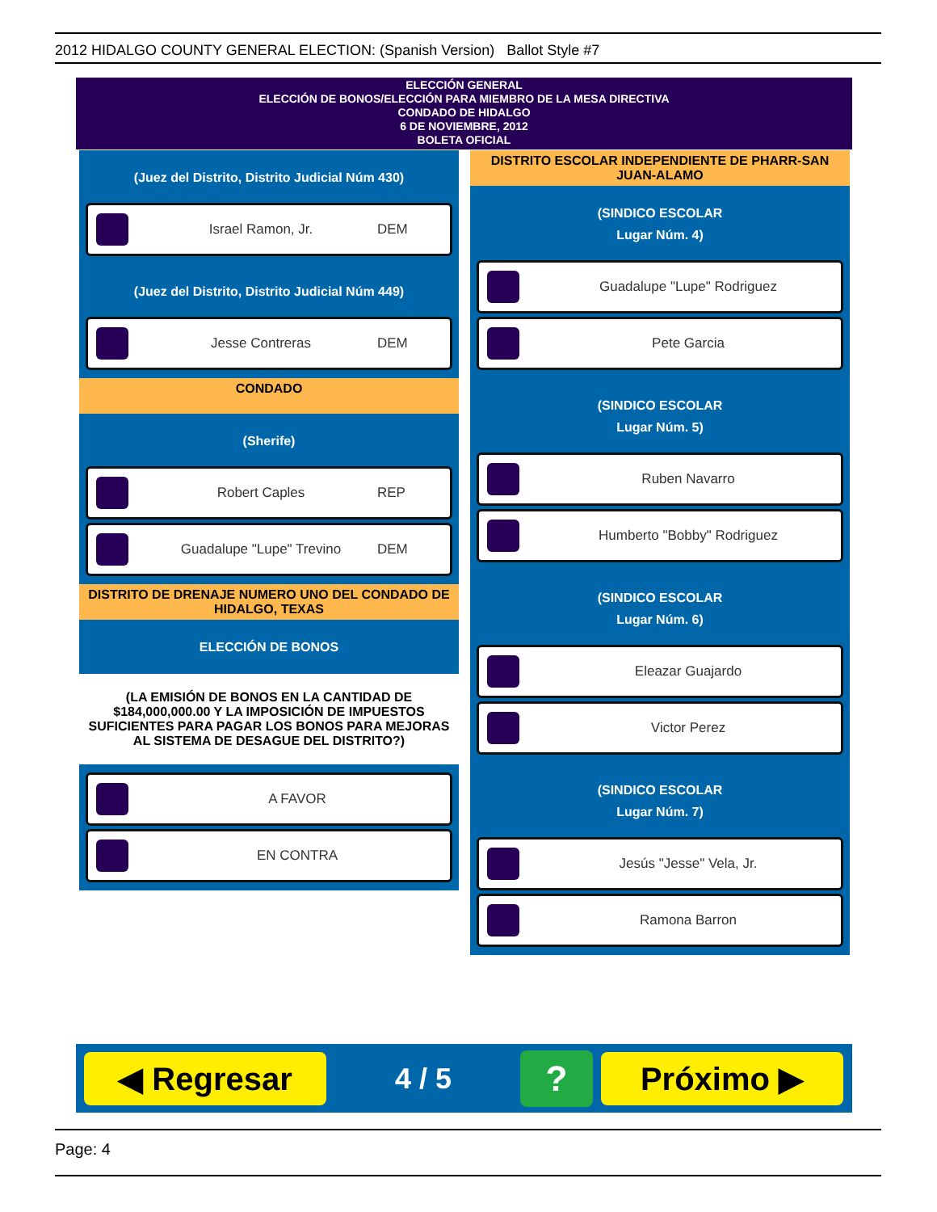2012 HIDALGO COUNTY GENERAL ELECTION: (Spanish Version) Ballot Style #7
ELECCIÓN GENERAL
ELECCIÓN DE BONOS/ELECCIÓN PARA MIEMBRO DE LA MESA DIRECTIVA
CONDADO DE HIDALGO
6 DE NOVIEMBRE, 2012
BOLETA OFICIAL
(Juez del Distrito, Distrito Judicial Núm 430)
Israel Ramon, Jr. DEM
(Juez del Distrito, Distrito Judicial Núm 449)
Jesse Contreras DEM
CONDADO
(Sherife)
Robert Caples REP
Guadalupe "Lupe" Trevino DEM
DISTRITO DE DRENAJE NUMERO UNO DEL CONDADO DE HIDALGO, TEXAS
ELECCIÓN DE BONOS
(LA EMISIÓN DE BONOS EN LA CANTIDAD DE $184,000,000.00 Y LA IMPOSICIÓN DE IMPUESTOS SUFICIENTES PARA PAGAR LOS BONOS PARA MEJORAS AL SISTEMA DE DESAGUE DEL DISTRITO?)
A FAVOR
EN CONTRA
DISTRITO ESCOLAR INDEPENDIENTE DE PHARR-SAN JUAN-ALAMO
(SINDICO ESCOLAR
Lugar Núm. 4)
Guadalupe "Lupe" Rodriguez
Pete Garcia
(SINDICO ESCOLAR
Lugar Núm. 5)
Ruben Navarro
Humberto "Bobby" Rodriguez
(SINDICO ESCOLAR
Lugar Núm. 6)
Eleazar Guajardo
Victor Perez
(SINDICO ESCOLAR
Lugar Núm. 7)
Jesús "Jesse" Vela, Jr.
Ramona Barron
◀ Regresar
4 / 5
?
Próximo ▶
Page: 4